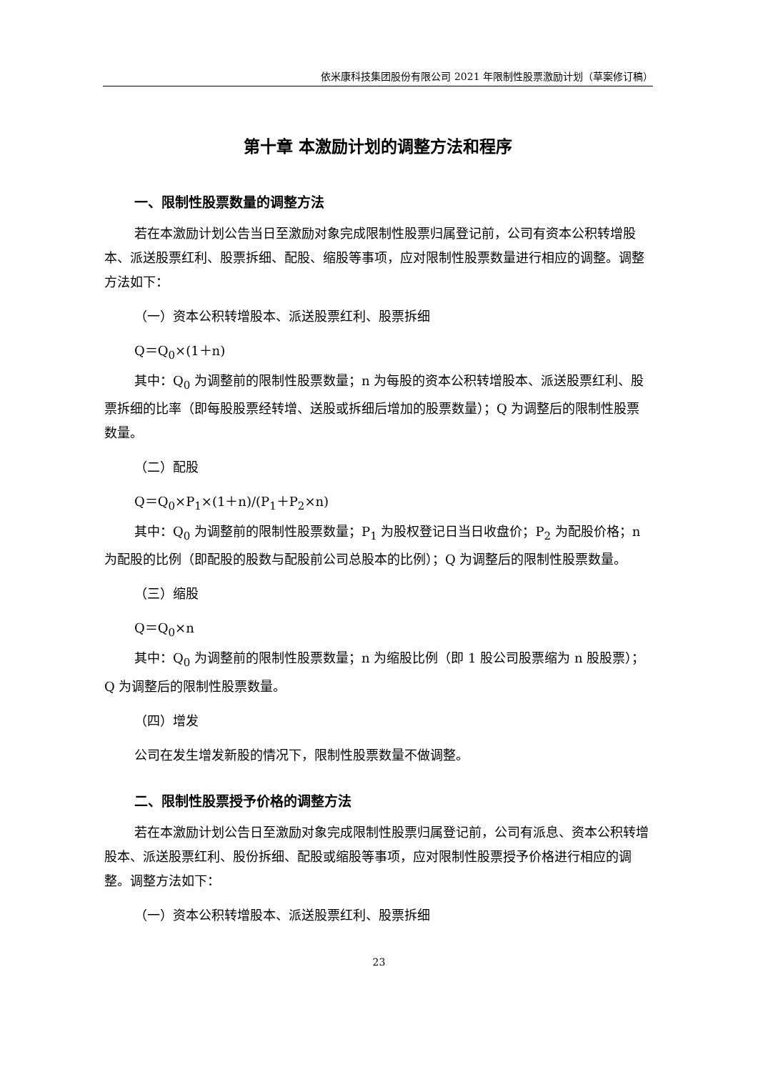依米康科技集团股份有限公司 2021 年限制性股票激励计划（草案修订稿）
第十章 本激励计划的调整方法和程序
一、限制性股票数量的调整方法
若在本激励计划公告当日至激励对象完成限制性股票归属登记前，公司有资本公积转增股本、派送股票红利、股票拆细、配股、缩股等事项，应对限制性股票数量进行相应的调整。调整方法如下：
（一）资本公积转增股本、派送股票红利、股票拆细
Q＝Q<sub>0</sub>×(1＋n)
其中：Q<sub>0</sub> 为调整前的限制性股票数量；n 为每股的资本公积转增股本、派送股票红利、股票拆细的比率（即每股股票经转增、送股或拆细后增加的股票数量）；Q 为调整后的限制性股票数量。
（二）配股
Q＝Q<sub>0</sub>×P<sub>1</sub>×(1＋n)/(P<sub>1</sub>＋P<sub>2</sub>×n)
其中：Q<sub>0</sub> 为调整前的限制性股票数量；P<sub>1</sub> 为股权登记日当日收盘价；P<sub>2</sub> 为配股价格；n 为配股的比例（即配股的股数与配股前公司总股本的比例）；Q 为调整后的限制性股票数量。
（三）缩股
Q＝Q<sub>0</sub>×n
其中：Q<sub>0</sub> 为调整前的限制性股票数量；n 为缩股比例（即 1 股公司股票缩为 n 股股票）；Q 为调整后的限制性股票数量。
（四）增发
公司在发生增发新股的情况下，限制性股票数量不做调整。
二、限制性股票授予价格的调整方法
若在本激励计划公告日至激励对象完成限制性股票归属登记前，公司有派息、资本公积转增股本、派送股票红利、股份拆细、配股或缩股等事项，应对限制性股票授予价格进行相应的调整。调整方法如下：
（一）资本公积转增股本、派送股票红利、股票拆细
23